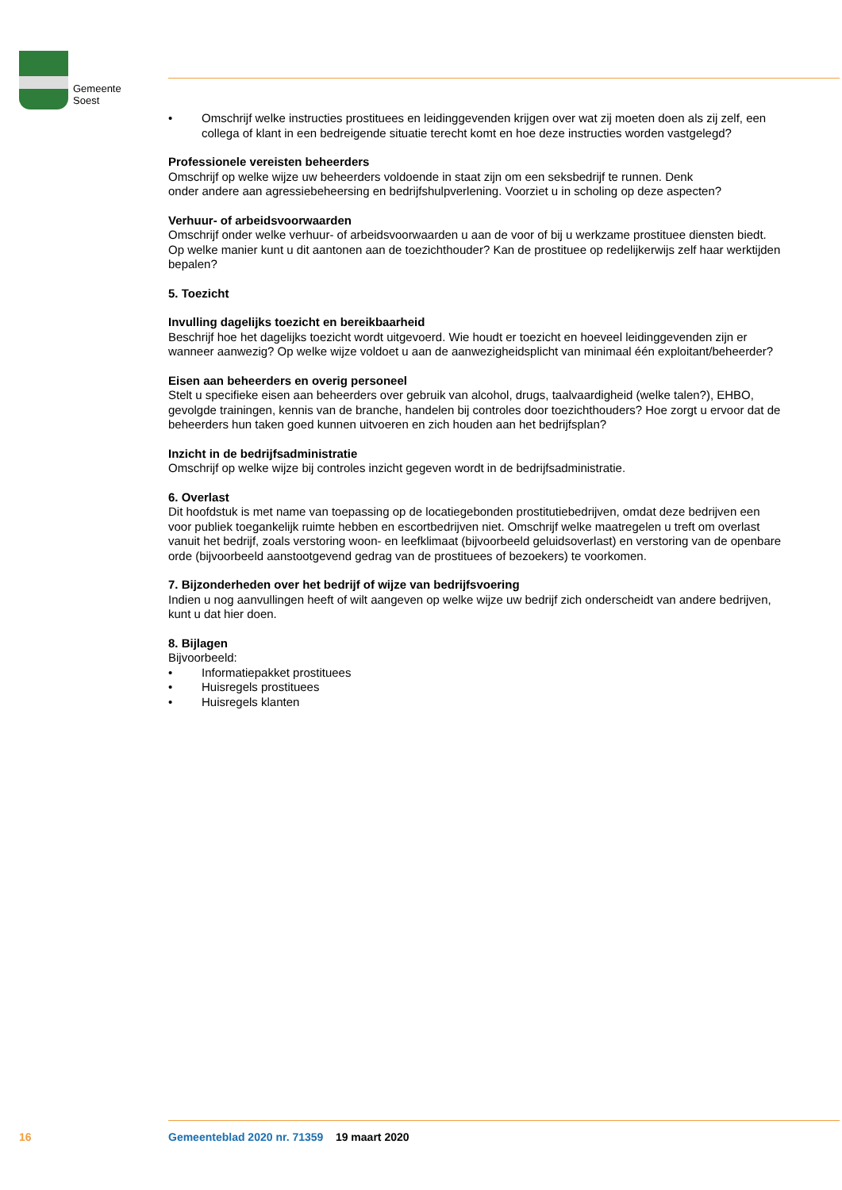Gemeente
Soest
• Omschrijf welke instructies prostituees en leidinggevenden krijgen over wat zij moeten doen als zij zelf, een collega of klant in een bedreigende situatie terecht komt en hoe deze instructies worden vastgelegd?
Professionele vereisten beheerders
Omschrijf op welke wijze uw beheerders voldoende in staat zijn om een seksbedrijf te runnen. Denk
onder andere aan agressiebeheersing en bedrijfshulpverlening. Voorziet u in scholing op deze aspecten?
Verhuur- of arbeidsvoorwaarden
Omschrijf onder welke verhuur- of arbeidsvoorwaarden u aan de voor of bij u werkzame prostituee diensten biedt. Op welke manier kunt u dit aantonen aan de toezichthouder? Kan de prostituee op redelijkerwijs zelf haar werktijden bepalen?
5. Toezicht
Invulling dagelijks toezicht en bereikbaarheid
Beschrijf hoe het dagelijks toezicht wordt uitgevoerd. Wie houdt er toezicht en hoeveel leidinggevenden zijn er wanneer aanwezig? Op welke wijze voldoet u aan de aanwezigheidsplicht van minimaal één exploitant/beheerder?
Eisen aan beheerders en overig personeel
Stelt u specifieke eisen aan beheerders over gebruik van alcohol, drugs, taalvaardigheid (welke talen?), EHBO, gevolgde trainingen, kennis van de branche, handelen bij controles door toezichthouders? Hoe zorgt u ervoor dat de beheerders hun taken goed kunnen uitvoeren en zich houden aan het bedrijfsplan?
Inzicht in de bedrijfsadministratie
Omschrijf op welke wijze bij controles inzicht gegeven wordt in de bedrijfsadministratie.
6. Overlast
Dit hoofdstuk is met name van toepassing op de locatiegebonden prostitutiebedrijven, omdat deze bedrijven een voor publiek toegankelijk ruimte hebben en escortbedrijven niet. Omschrijf welke maatregelen u treft om overlast vanuit het bedrijf, zoals verstoring woon- en leefklimaat (bijvoorbeeld geluidsoverlast) en verstoring van de openbare orde (bijvoorbeeld aanstootgevend gedrag van de prostituees of bezoekers) te voorkomen.
7. Bijzonderheden over het bedrijf of wijze van bedrijfsvoering
Indien u nog aanvullingen heeft of wilt aangeven op welke wijze uw bedrijf zich onderscheidt van andere bedrijven, kunt u dat hier doen.
8. Bijlagen
Bijvoorbeeld:
• Informatiepakket prostituees
• Huisregels prostituees
• Huisregels klanten
16 Gemeenteblad 2020 nr. 71359 19 maart 2020